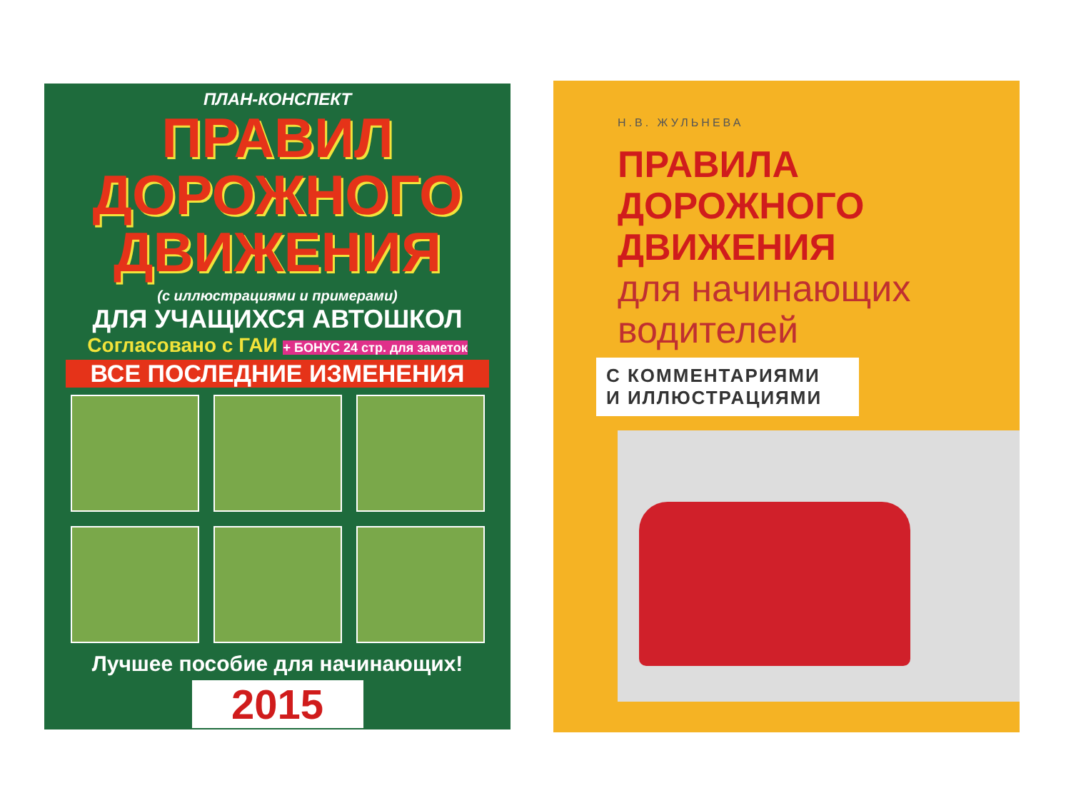ПЛАН-КОНСПЕКТ
ПРАВИЛ
ДОРОЖНОГО
ДВИЖЕНИЯ
(с иллюстрациями и примерами)
ДЛЯ УЧАЩИХСЯ АВТОШКОЛ
Согласовано с ГАИ + БОНУС 24 стр. для заметок
ВСЕ ПОСЛЕДНИЕ ИЗМЕНЕНИЯ
Лучшее пособие для начинающих!
2015
Н.В. ЖУЛЬНЕВА
ПРАВИЛА
ДОРОЖНОГО
ДВИЖЕНИЯ
для начинающих
водителей
С КОММЕНТАРИЯМИ
И ИЛЛЮСТРАЦИЯМИ